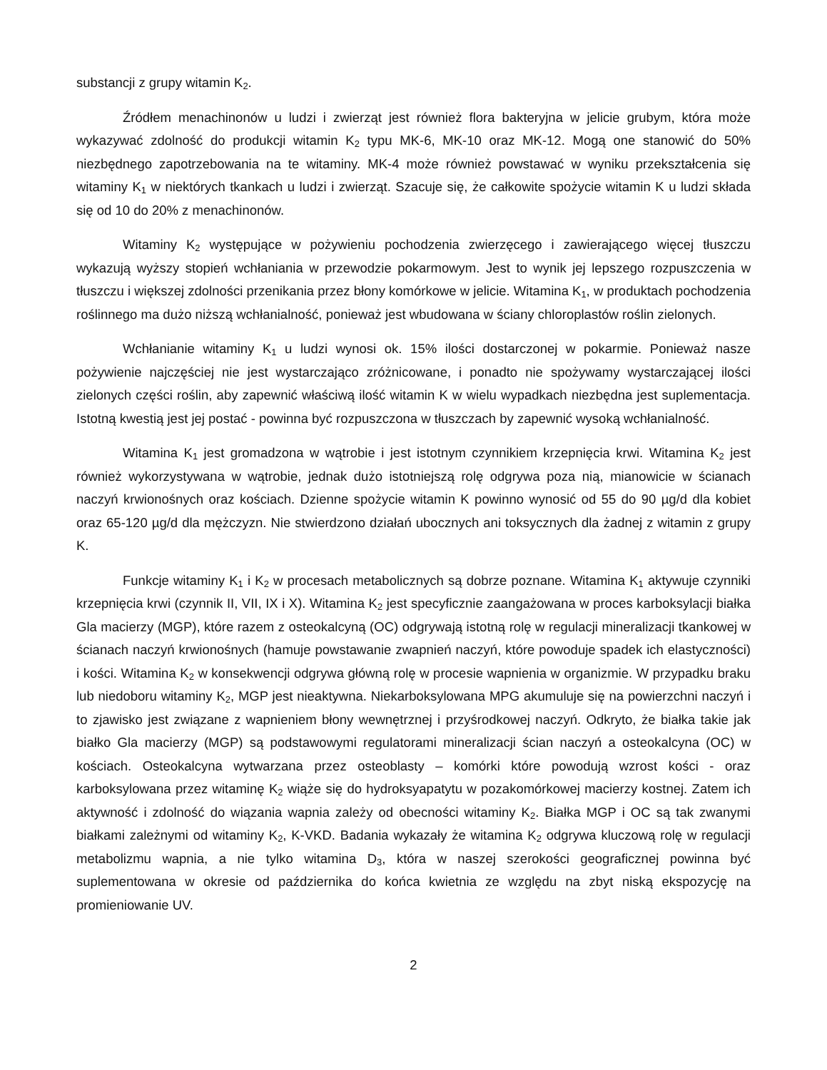substancji z grupy witamin K<sub>2</sub>.
Źródłem menachinonów u ludzi i zwierząt jest również flora bakteryjna w jelicie grubym, która może wykazywać zdolność do produkcji witamin K<sub>2</sub> typu MK-6, MK-10 oraz MK-12. Mogą one stanowić do 50% niezbędnego zapotrzebowania na te witaminy. MK-4 może również powstawać w wyniku przekształcenia się witaminy K<sub>1</sub> w niektórych tkankach u ludzi i zwierząt. Szacuje się, że całkowite spożycie witamin K u ludzi składa się od 10 do 20% z menachinonów.
Witaminy K<sub>2</sub> występujące w pożywieniu pochodzenia zwierzęcego i zawierającego więcej tłuszczu wykazują wyższy stopień wchłaniania w przewodzie pokarmowym. Jest to wynik jej lepszego rozpuszczenia w tłuszczu i większej zdolności przenikania przez błony komórkowe w jelicie. Witamina K<sub>1</sub>, w produktach pochodzenia roślinnego ma dużo niższą wchłanialność, ponieważ jest wbudowana w ściany chloroplastów roślin zielonych.
Wchłanianie witaminy K<sub>1</sub> u ludzi wynosi ok. 15% ilości dostarczonej w pokarmie. Ponieważ nasze pożywienie najczęściej nie jest wystarczająco zróżnicowane, i ponadto nie spożywamy wystarczającej ilości zielonych części roślin, aby zapewnić właściwą ilość witamin K w wielu wypadkach niezbędna jest suplementacja. Istotną kwestią jest jej postać - powinna być rozpuszczona w tłuszczach by zapewnić wysoką wchłanialność.
Witamina K<sub>1</sub> jest gromadzona w wątrobie i jest istotnym czynnikiem krzepnięcia krwi. Witamina K<sub>2</sub> jest również wykorzystywana w wątrobie, jednak dużo istotniejszą rolę odgrywa poza nią, mianowicie w ścianach naczyń krwionośnych oraz kościach. Dzienne spożycie witamin K powinno wynosić od 55 do 90 µg/d dla kobiet oraz 65-120 µg/d dla mężczyzn. Nie stwierdzono działań ubocznych ani toksycznych dla żadnej z witamin z grupy K.
Funkcje witaminy K<sub>1</sub> i K<sub>2</sub> w procesach metabolicznych są dobrze poznane. Witamina K<sub>1</sub> aktywuje czynniki krzepnięcia krwi (czynnik II, VII, IX i X). Witamina K<sub>2</sub> jest specyficznie zaangażowana w proces karboksylacji białka Gla macierzy (MGP), które razem z osteokalcyną (OC) odgrywają istotną rolę w regulacji mineralizacji tkankowej w ścianach naczyń krwionośnych (hamuje powstawanie zwapnień naczyń, które powoduje spadek ich elastyczności) i kości. Witamina K<sub>2</sub> w konsekwencji odgrywa główną rolę w procesie wapnienia w organizmie. W przypadku braku lub niedoboru witaminy K<sub>2</sub>, MGP jest nieaktywna. Niekarboksylowana MPG akumuluje się na powierzchni naczyń i to zjawisko jest związane z wapnieniem błony wewnętrznej i przyśrodkowej naczyń. Odkryto, że białka takie jak białko Gla macierzy (MGP) są podstawowymi regulatorami mineralizacji ścian naczyń a osteokalcyna (OC) w kościach. Osteokalcyna wytwarzana przez osteoblasty – komórki które powodują wzrost kości - oraz karboksylowana przez witaminę K<sub>2</sub> wiąże się do hydroksyapatytu w pozakomórkowej macierzy kostnej. Zatem ich aktywność i zdolność do wiązania wapnia zależy od obecności witaminy K<sub>2</sub>. Białka MGP i OC są tak zwanymi białkami zależnymi od witaminy K<sub>2</sub>, K-VKD. Badania wykazały że witamina K<sub>2</sub> odgrywa kluczową rolę w regulacji metabolizmu wapnia, a nie tylko witamina D<sub>3</sub>, która w naszej szerokości geograficznej powinna być suplementowana w okresie od października do końca kwietnia ze względu na zbyt niską ekspozycję na promieniowanie UV.
2